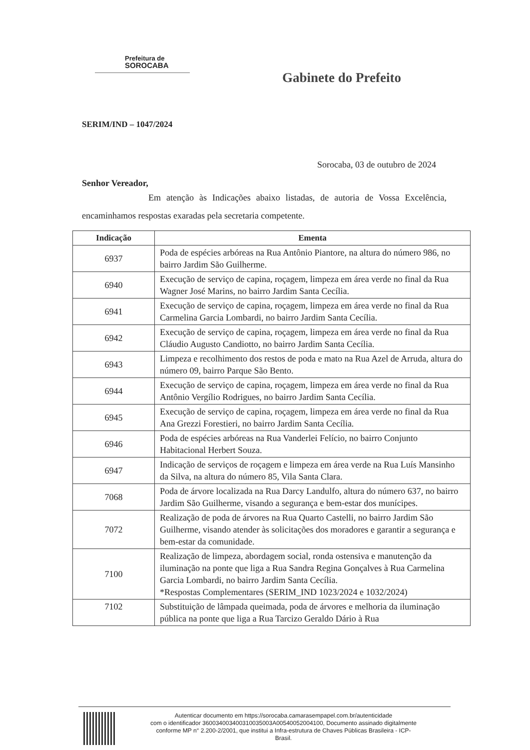Prefeitura de
SOROCABA
Gabinete do Prefeito
SERIM/IND – 1047/2024
Sorocaba, 03 de outubro de 2024
Senhor Vereador,
Em atenção às Indicações abaixo listadas, de autoria de Vossa Excelência, encaminhamos respostas exaradas pela secretaria competente.
| Indicação | Ementa |
| --- | --- |
| 6937 | Poda de espécies arbóreas na Rua Antônio Piantore, na altura do número 986, no bairro Jardim São Guilherme. |
| 6940 | Execução de serviço de capina, roçagem, limpeza em área verde no final da Rua Wagner José Marins, no bairro Jardim Santa Cecília. |
| 6941 | Execução de serviço de capina, roçagem, limpeza em área verde no final da Rua Carmelina Garcia Lombardi, no bairro Jardim Santa Cecília. |
| 6942 | Execução de serviço de capina, roçagem, limpeza em área verde no final da Rua Cláudio Augusto Candiotto, no bairro Jardim Santa Cecília. |
| 6943 | Limpeza e recolhimento dos restos de poda e mato na Rua Azel de Arruda, altura do número 09, bairro Parque São Bento. |
| 6944 | Execução de serviço de capina, roçagem, limpeza em área verde no final da Rua Antônio Vergílio Rodrigues, no bairro Jardim Santa Cecília. |
| 6945 | Execução de serviço de capina, roçagem, limpeza em área verde no final da Rua Ana Grezzi Forestieri, no bairro Jardim Santa Cecília. |
| 6946 | Poda de espécies arbóreas na Rua Vanderlei Felício, no bairro Conjunto Habitacional Herbert Souza. |
| 6947 | Indicação de serviços de roçagem e limpeza em área verde na Rua Luís Mansinho da Silva, na altura do número 85, Vila Santa Clara. |
| 7068 | Poda de árvore localizada na Rua Darcy Landulfo, altura do número 637, no bairro Jardim São Guilherme, visando a segurança e bem-estar dos munícipes. |
| 7072 | Realização de poda de árvores na Rua Quarto Castelli, no bairro Jardim São Guilherme, visando atender às solicitações dos moradores e garantir a segurança e bem-estar da comunidade. |
| 7100 | Realização de limpeza, abordagem social, ronda ostensiva e manutenção da iluminação na ponte que liga a Rua Sandra Regina Gonçalves à Rua Carmelina Garcia Lombardi, no bairro Jardim Santa Cecília. *Respostas Complementares (SERIM_IND 1023/2024 e 1032/2024) |
| 7102 | Substituição de lâmpada queimada, poda de árvores e melhoria da iluminação pública na ponte que liga a Rua Tarcizo Geraldo Dário à Rua |
Autenticar documento em https://sorocaba.camarasempapel.com.br/autenticidade
com o identificador 360034003400310035003A00540052004100, Documento assinado digitalmente
conforme MP n° 2.200-2/2001, que institui a Infra-estrutura de Chaves Públicas Brasileira - ICP-
Brasil.